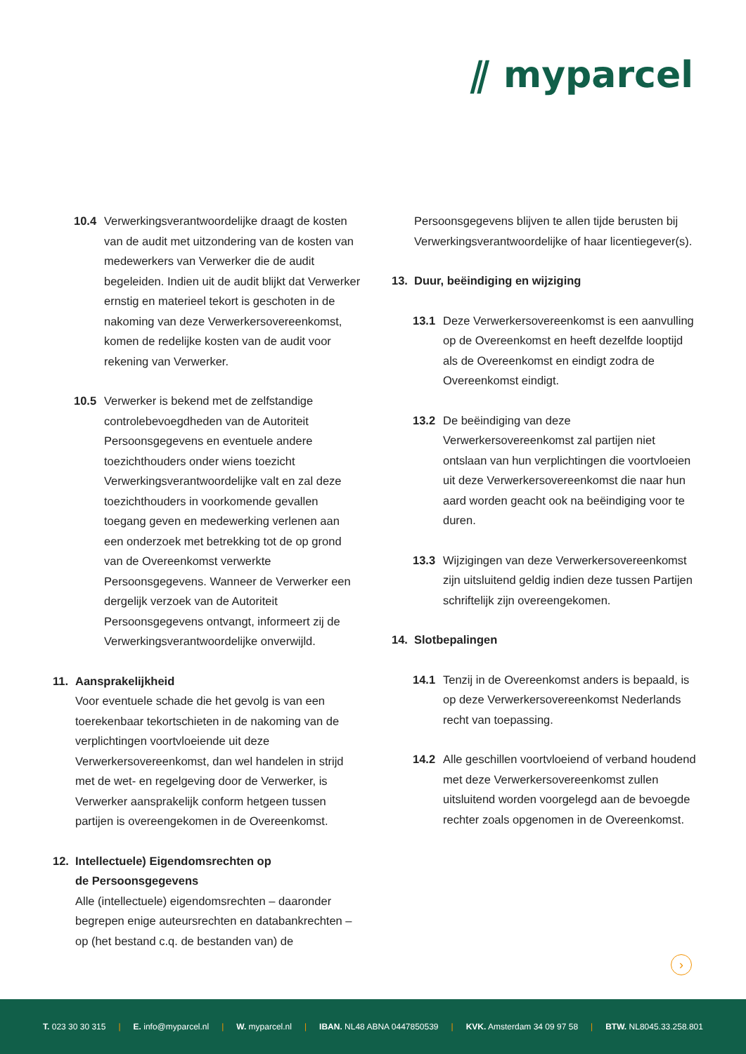⫽ myparcel
10.4 Verwerkingsverantwoordelijke draagt de kosten van de audit met uitzondering van de kosten van medewerkers van Verwerker die de audit begeleiden. Indien uit de audit blijkt dat Verwerker ernstig en materieel tekort is geschoten in de nakoming van deze Verwerkersovereenkomst, komen de redelijke kosten van de audit voor rekening van Verwerker.
10.5 Verwerker is bekend met de zelfstandige controlebevoegdheden van de Autoriteit Persoonsgegevens en eventuele andere toezichthouders onder wiens toezicht Verwerkingsverantwoordelijke valt en zal deze toezichthouders in voorkomende gevallen toegang geven en medewerking verlenen aan een onderzoek met betrekking tot de op grond van de Overeenkomst verwerkte Persoonsgegevens. Wanneer de Verwerker een dergelijk verzoek van de Autoriteit Persoonsgegevens ontvangt, informeert zij de Verwerkingsverantwoordelijke onverwijld.
11. Aansprakelijkheid
Voor eventuele schade die het gevolg is van een toerekenbaar tekortschieten in de nakoming van de verplichtingen voortvloeiende uit deze Verwerkersovereenkomst, dan wel handelen in strijd met de wet- en regelgeving door de Verwerker, is Verwerker aansprakelijk conform hetgeen tussen partijen is overeengekomen in de Overeenkomst.
12. Intellectuele) Eigendomsrechten op
de Persoonsgegevens
Alle (intellectuele) eigendomsrechten – daaronder begrepen enige auteursrechten en databankrechten – op (het bestand c.q. de bestanden van) de
Persoonsgegevens blijven te allen tijde berusten bij Verwerkingsverantwoordelijke of haar licentiegever(s).
13. Duur, beëindiging en wijziging
13.1 Deze Verwerkersovereenkomst is een aanvulling op de Overeenkomst en heeft dezelfde looptijd als de Overeenkomst en eindigt zodra de Overeenkomst eindigt.
13.2 De beëindiging van deze Verwerkersovereenkomst zal partijen niet ontslaan van hun verplichtingen die voortvloeien uit deze Verwerkersovereenkomst die naar hun aard worden geacht ook na beëindiging voor te duren.
13.3 Wijzigingen van deze Verwerkersovereenkomst zijn uitsluitend geldig indien deze tussen Partijen schriftelijk zijn overeengekomen.
14. Slotbepalingen
14.1 Tenzij in de Overeenkomst anders is bepaald, is op deze Verwerkersovereenkomst Nederlands recht van toepassing.
14.2 Alle geschillen voortvloeiend of verband houdend met deze Verwerkersovereenkomst zullen uitsluitend worden voorgelegd aan de bevoegde rechter zoals opgenomen in de Overeenkomst.
›
T. 023 30 30 315 | E. info@myparcel.nl | W. myparcel.nl | IBAN. NL48 ABNA 0447850539 | KVK. Amsterdam 34 09 97 58 | BTW. NL8045.33.258.801